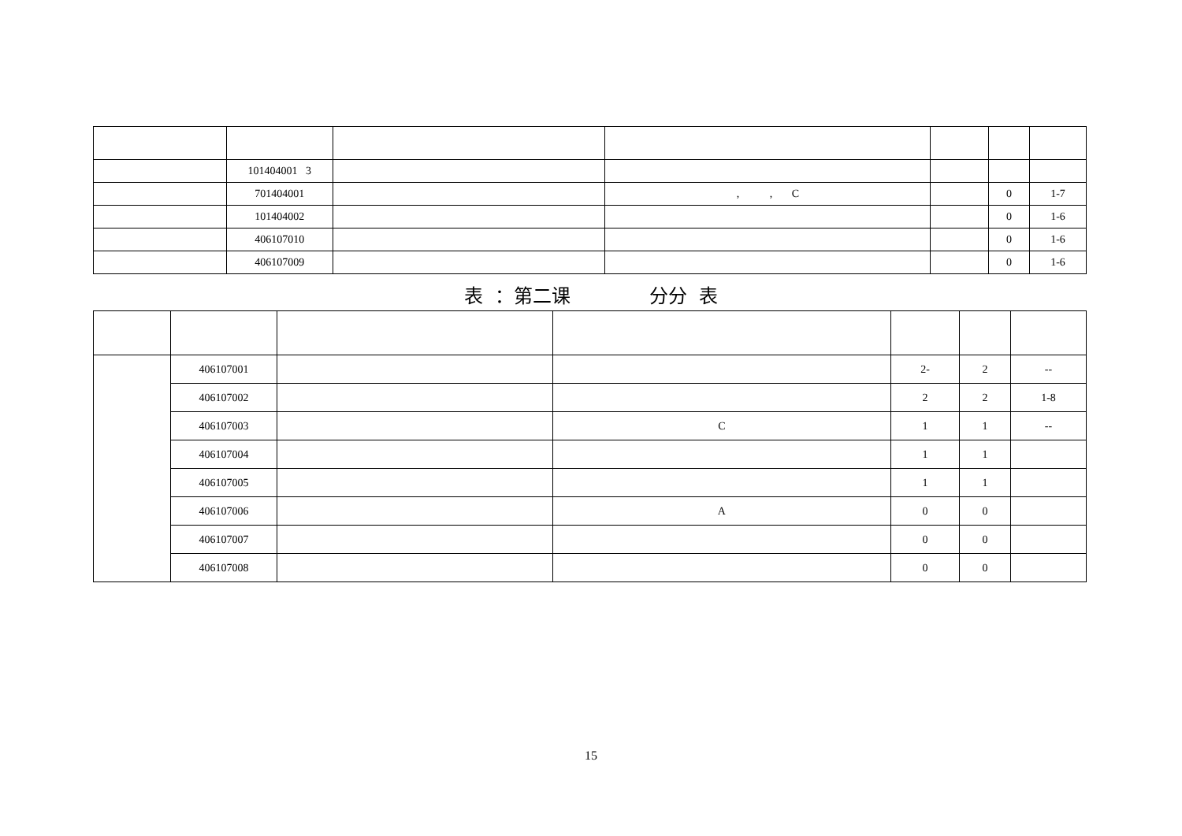| | 101404001 3 | | | | | |
| | 701404001 | | , , C | | 0 | 1-7 |
| | 101404002 | | | | 0 | 1-6 |
| | 406107010 | | | | 0 | 1-6 |
| | 406107009 | | | | 0 | 1-6 |
表 ：第二课 分分 表
| | 406107001 | | | 2- | 2 | -- |
| | 406107002 | | | 2 | 2 | 1-8 |
| | 406107003 | | C | 1 | 1 | -- |
| | 406107004 | | | 1 | 1 | |
| | 406107005 | | | 1 | 1 | |
| | 406107006 | | A | 0 | 0 | |
| | 406107007 | | | 0 | 0 | |
| | 406107008 | | | 0 | 0 | |
15